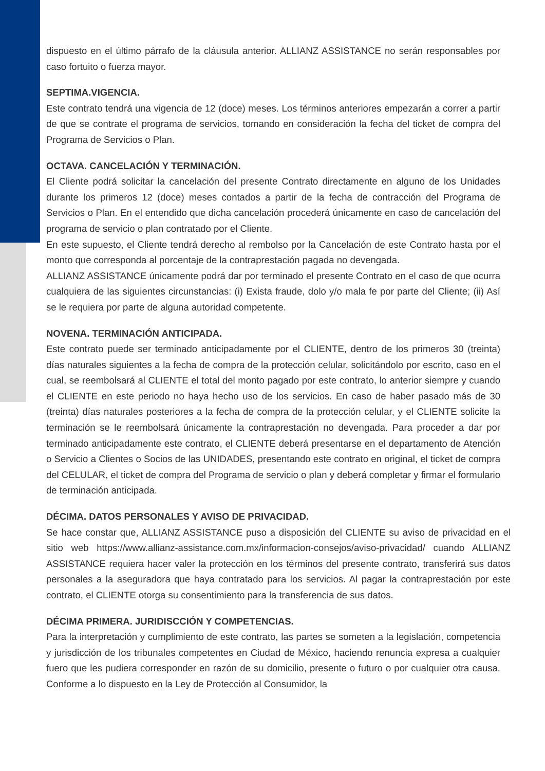dispuesto en el último párrafo de la cláusula anterior. ALLIANZ ASSISTANCE no serán responsables por caso fortuito o fuerza mayor.
SEPTIMA.VIGENCIA.
Este contrato tendrá una vigencia de 12 (doce) meses. Los términos anteriores empezarán a correr a partir de que se contrate el programa de servicios, tomando en consideración la fecha del ticket de compra del Programa de Servicios o Plan.
OCTAVA. CANCELACIÓN Y TERMINACIÓN.
El Cliente podrá solicitar la cancelación del presente Contrato directamente en alguno de los Unidades durante los primeros 12 (doce) meses contados a partir de la fecha de contracción del Programa de Servicios o Plan. En el entendido que dicha cancelación procederá únicamente en caso de cancelación del programa de servicio o plan contratado por el Cliente.
En este supuesto, el Cliente tendrá derecho al rembolso por la Cancelación de este Contrato hasta por el monto que corresponda al porcentaje de la contraprestación pagada no devengada.
ALLIANZ ASSISTANCE únicamente podrá dar por terminado el presente Contrato en el caso de que ocurra cualquiera de las siguientes circunstancias: (i) Exista fraude, dolo y/o mala fe por parte del Cliente; (ii) Así se le requiera por parte de alguna autoridad competente.
NOVENA. TERMINACIÓN ANTICIPADA.
Este contrato puede ser terminado anticipadamente por el CLIENTE, dentro de los primeros 30 (treinta) días naturales siguientes a la fecha de compra de la protección celular, solicitándolo por escrito, caso en el cual, se reembolsará al CLIENTE el total del monto pagado por este contrato, lo anterior siempre y cuando el CLIENTE en este periodo no haya hecho uso de los servicios. En caso de haber pasado más de 30 (treinta) días naturales posteriores a la fecha de compra de la protección celular, y el CLIENTE solicite la terminación se le reembolsará únicamente la contraprestación no devengada. Para proceder a dar por terminado anticipadamente este contrato, el CLIENTE deberá presentarse en el departamento de Atención o Servicio a Clientes o Socios de las UNIDADES, presentando este contrato en original, el ticket de compra del CELULAR, el ticket de compra del Programa de servicio o plan y deberá completar y firmar el formulario de terminación anticipada.
DÉCIMA. DATOS PERSONALES Y AVISO DE PRIVACIDAD.
Se hace constar que, ALLIANZ ASSISTANCE puso a disposición del CLIENTE su aviso de privacidad en el sitio web https://www.allianz-assistance.com.mx/informacion-consejos/aviso-privacidad/ cuando ALLIANZ ASSISTANCE requiera hacer valer la protección en los términos del presente contrato, transferirá sus datos personales a la aseguradora que haya contratado para los servicios. Al pagar la contraprestación por este contrato, el CLIENTE otorga su consentimiento para la transferencia de sus datos.
DÉCIMA PRIMERA. JURIDISCCIÓN Y COMPETENCIAS.
Para la interpretación y cumplimiento de este contrato, las partes se someten a la legislación, competencia y jurisdicción de los tribunales competentes en Ciudad de México, haciendo renuncia expresa a cualquier fuero que les pudiera corresponder en razón de su domicilio, presente o futuro o por cualquier otra causa. Conforme a lo dispuesto en la Ley de Protección al Consumidor, la